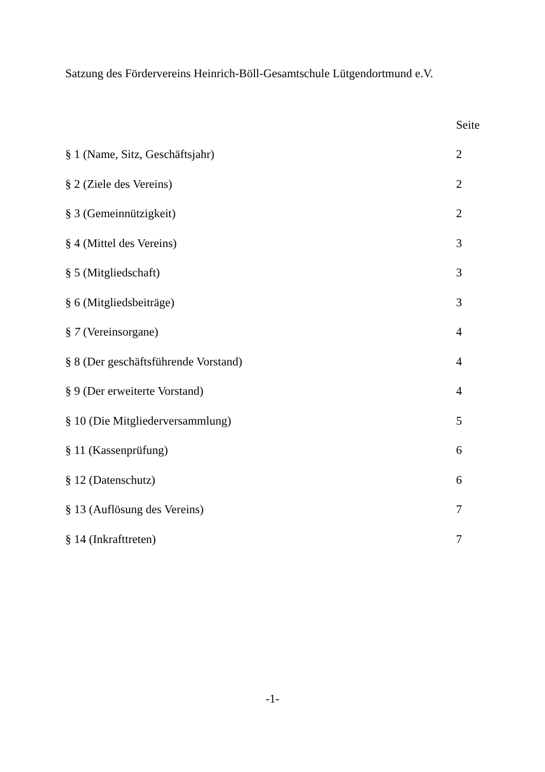Satzung des Fördervereins Heinrich-Böll-Gesamtschule Lütgendortmund e.V.
| | Seite |
| --- | --- |
| § 1 (Name, Sitz, Geschäftsjahr) | 2 |
| § 2 (Ziele des Vereins) | 2 |
| § 3 (Gemeinnützigkeit) | 2 |
| § 4 (Mittel des Vereins) | 3 |
| § 5 (Mitgliedschaft) | 3 |
| § 6 (Mitgliedsbeiträge) | 3 |
| § 7 (Vereinsorgane) | 4 |
| § 8 (Der geschäftsführende Vorstand) | 4 |
| § 9 (Der erweiterte Vorstand) | 4 |
| § 10 (Die Mitgliederversammlung) | 5 |
| § 11 (Kassenprüfung) | 6 |
| § 12 (Datenschutz) | 6 |
| § 13 (Auflösung des Vereins) | 7 |
| § 14 (Inkrafttreten) | 7 |
-1-